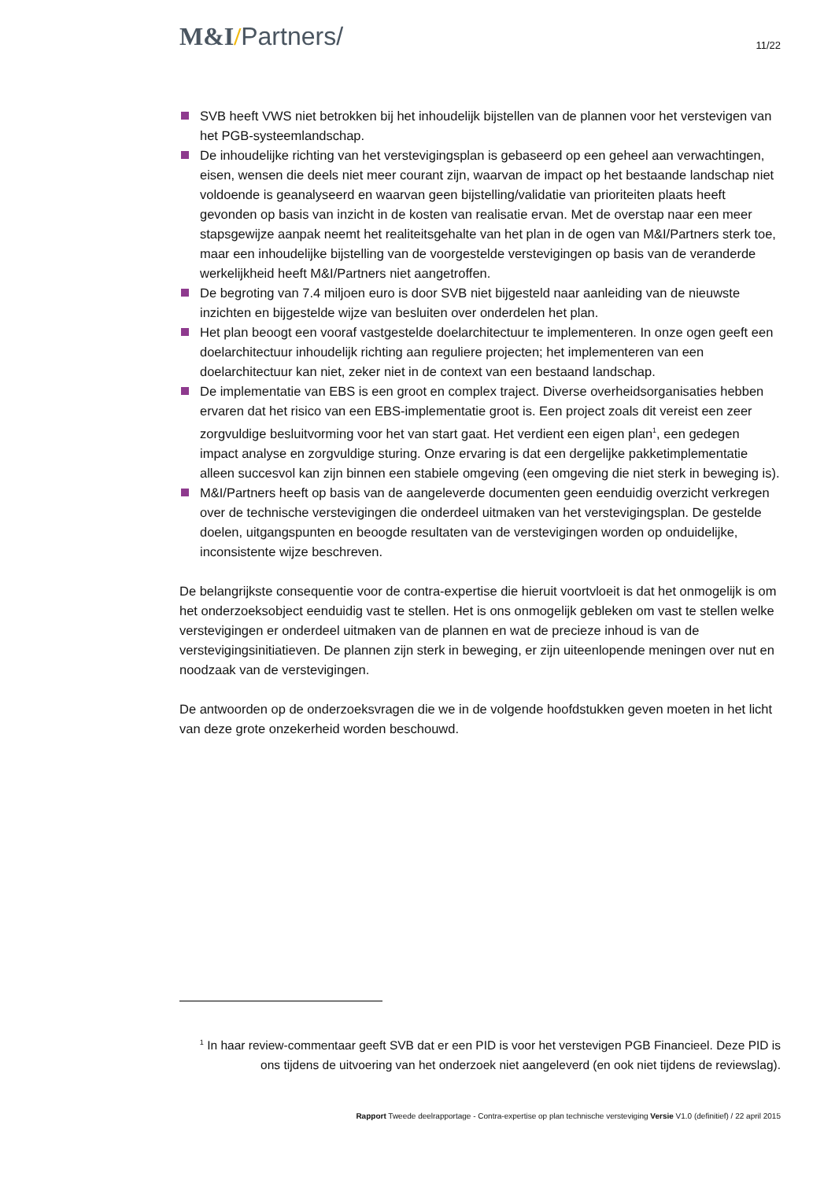M&I/Partners/
11/22
SVB heeft VWS niet betrokken bij het inhoudelijk bijstellen van de plannen voor het verstevigen van het PGB-systeemlandschap.
De inhoudelijke richting van het verstevigingsplan is gebaseerd op een geheel aan verwachtingen, eisen, wensen die deels niet meer courant zijn, waarvan de impact op het bestaande landschap niet voldoende is geanalyseerd en waarvan geen bijstelling/validatie van prioriteiten plaats heeft gevonden op basis van inzicht in de kosten van realisatie ervan. Met de overstap naar een meer stapsgewijze aanpak neemt het realiteitsgehalte van het plan in de ogen van M&I/Partners sterk toe, maar een inhoudelijke bijstelling van de voorgestelde verstevigingen op basis van de veranderde werkelijkheid heeft M&I/Partners niet aangetroffen.
De begroting van 7.4 miljoen euro is door SVB niet bijgesteld naar aanleiding van de nieuwste inzichten en bijgestelde wijze van besluiten over onderdelen het plan.
Het plan beoogt een vooraf vastgestelde doelarchitectuur te implementeren. In onze ogen geeft een doelarchitectuur inhoudelijk richting aan reguliere projecten; het implementeren van een doelarchitectuur kan niet, zeker niet in de context van een bestaand landschap.
De implementatie van EBS is een groot en complex traject. Diverse overheidsorganisaties hebben ervaren dat het risico van een EBS-implementatie groot is. Een project zoals dit vereist een zeer zorgvuldige besluitvorming voor het van start gaat. Het verdient een eigen plan<sup>1</sup>, een gedegen impact analyse en zorgvuldige sturing. Onze ervaring is dat een dergelijke pakketimplementatie alleen succesvol kan zijn binnen een stabiele omgeving (een omgeving die niet sterk in beweging is).
M&I/Partners heeft op basis van de aangeleverde documenten geen eenduidig overzicht verkregen over de technische verstevigingen die onderdeel uitmaken van het verstevigingsplan. De gestelde doelen, uitgangspunten en beoogde resultaten van de verstevigingen worden op onduidelijke, inconsistente wijze beschreven.
De belangrijkste consequentie voor de contra-expertise die hieruit voortvloeit is dat het onmogelijk is om het onderzoeksobject eenduidig vast te stellen. Het is ons onmogelijk gebleken om vast te stellen welke verstevigingen er onderdeel uitmaken van de plannen en wat de precieze inhoud is van de verstevigingsinitiatieven. De plannen zijn sterk in beweging, er zijn uiteenlopende meningen over nut en noodzaak van de verstevigingen.
De antwoorden op de onderzoeksvragen die we in de volgende hoofdstukken geven moeten in het licht van deze grote onzekerheid worden beschouwd.
<sup>1</sup> In haar review-commentaar geeft SVB dat er een PID is voor het verstevigen PGB Financieel. Deze PID is ons tijdens de uitvoering van het onderzoek niet aangeleverd (en ook niet tijdens de reviewslag).
Rapport Tweede deelrapportage - Contra-expertise op plan technische versteviging Versie V1.0 (definitief) / 22 april 2015